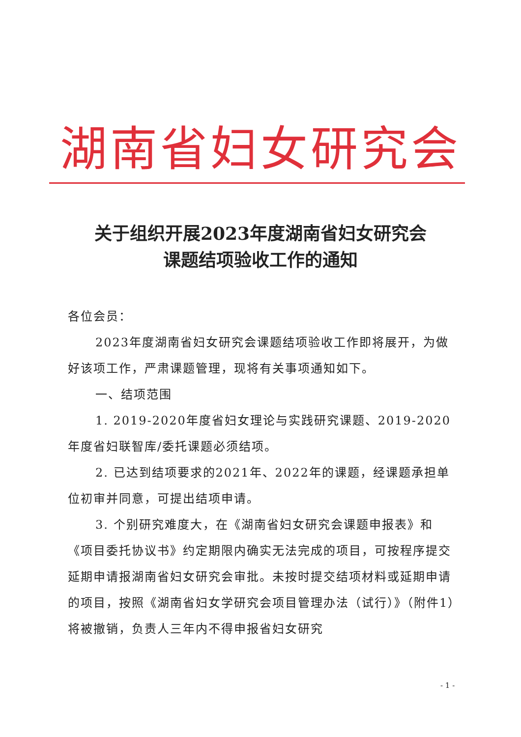湖南省妇女研究会
关于组织开展2023年度湖南省妇女研究会
课题结项验收工作的通知
各位会员：
2023年度湖南省妇女研究会课题结项验收工作即将展开，为做好该项工作，严肃课题管理，现将有关事项通知如下。
一、结项范围
1. 2019-2020年度省妇女理论与实践研究课题、2019-2020年度省妇联智库/委托课题必须结项。
2. 已达到结项要求的2021年、2022年的课题，经课题承担单位初审并同意，可提出结项申请。
3. 个别研究难度大，在《湖南省妇女研究会课题申报表》和《项目委托协议书》约定期限内确实无法完成的项目，可按程序提交延期申请报湖南省妇女研究会审批。未按时提交结项材料或延期申请的项目，按照《湖南省妇女学研究会项目管理办法（试行）》（附件1）将被撤销，负责人三年内不得申报省妇女研究
- 1 -